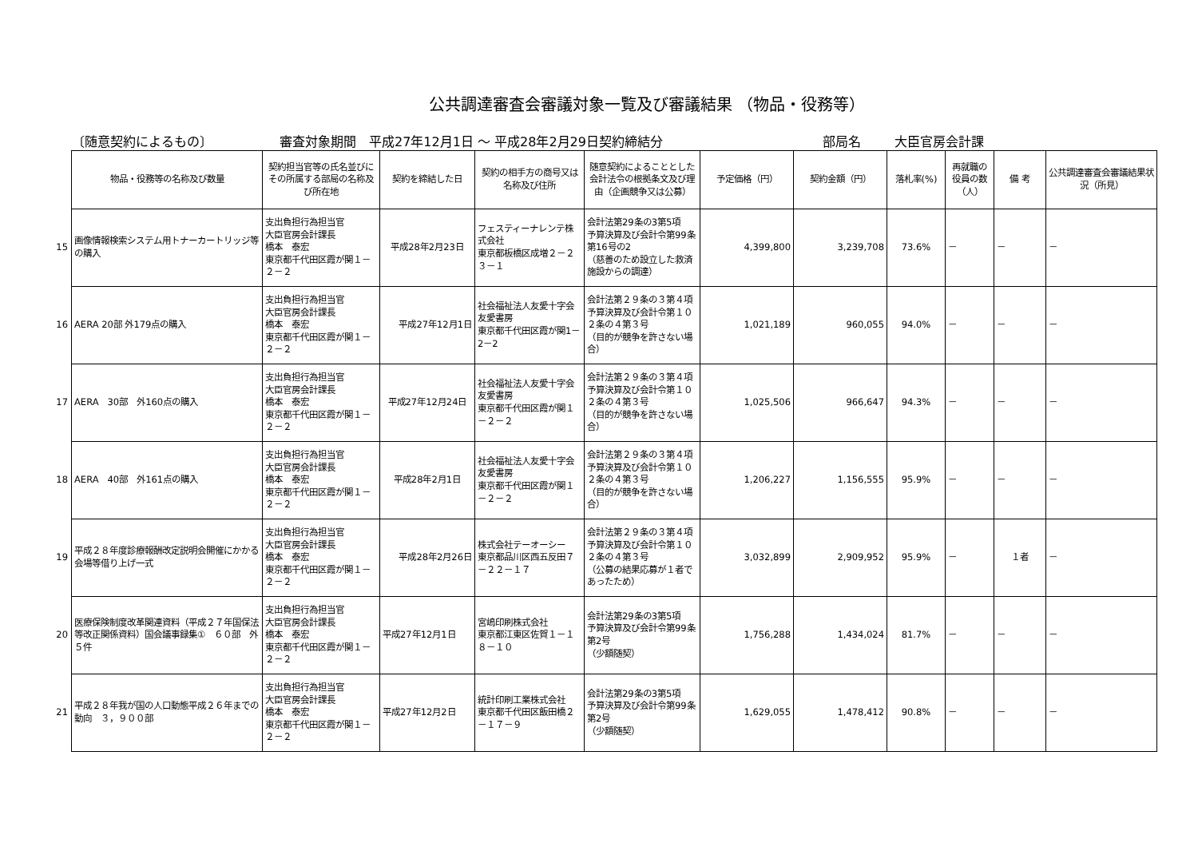公共調達審査会審議対象一覧及び審議結果 （物品・役務等）
〔随意契約によるもの〕 審査対象期間　平成27年12月1日 ～ 平成28年2月29日契約締結分 部局名 大臣官房会計課
| | 物品・役務等の名称及び数量 | 契約担当官等の氏名並びにその所属する部局の名称及び所在地 | 契約を締結した日 | 契約の相手方の商号又は名称及び住所 | 随意契約によることとした会計法令の根拠条文及び理由（企画競争又は公募） | 予定価格（円） | 契約金額（円） | 落札率(%) | 再就職の役員の数（人） | 備 考 | 公共調達審査会審議結果状況（所見） |
| 15 | 画像情報検索システム用トナーカートリッジ等の購入 | 支出負担行為担当官 大臣官房会計課長 橋本 泰宏 東京都千代田区霞が関１－２－２ | 平成28年2月23日 | フェスティーナレンテ株式会社 東京都板橋区成増２－２３－１ | 会計法第29条の3第5項 予算決算及び会計令第99条第16号の2 （慈善のため設立した救済施設からの調達） | 4,399,800 | 3,239,708 | 73.6% | － | － | － |
| 16 | AERA 20部 外179点の購入 | 支出負担行為担当官 大臣官房会計課長 橋本 泰宏 東京都千代田区霞が関１－２－２ | 平成27年12月1日 | 社会福祉法人友愛十字会友愛書房 東京都千代田区霞が関1－2－2 | 会計法第２９条の３第４項 予算決算及び会計令第１０２条の４第３号 （目的が競争を許さない場合） | 1,021,189 | 960,055 | 94.0% | － | － | － |
| 17 | AERA 30部 外160点の購入 | 支出負担行為担当官 大臣官房会計課長 橋本 泰宏 東京都千代田区霞が関１－２－２ | 平成27年12月24日 | 社会福祉法人友愛十字会友愛書房 東京都千代田区霞が関１－２－２ | 会計法第２９条の３第４項 予算決算及び会計令第１０２条の４第３号 （目的が競争を許さない場合） | 1,025,506 | 966,647 | 94.3% | － | － | － |
| 18 | AERA 40部 外161点の購入 | 支出負担行為担当官 大臣官房会計課長 橋本 泰宏 東京都千代田区霞が関１－２－２ | 平成28年2月1日 | 社会福祉法人友愛十字会友愛書房 東京都千代田区霞が関１－２－２ | 会計法第２９条の３第４項 予算決算及び会計令第１０２条の４第３号 （目的が競争を許さない場合） | 1,206,227 | 1,156,555 | 95.9% | － | － | － |
| 19 | 平成２８年度診療報酬改定説明会開催にかかる会場等借り上げ一式 | 支出負担行為担当官 大臣官房会計課長 橋本 泰宏 東京都千代田区霞が関１－２－２ | 平成28年2月26日 | 株式会社テーオーシー 東京都品川区西五反田７－２２－１７ | 会計法第２９条の３第４項 予算決算及び会計令第１０２条の４第３号 （公募の結果応募が１者であったため） | 3,032,899 | 2,909,952 | 95.9% | － | １者 | － |
| 20 | 医療保険制度改革関連資料（平成２７年国保法等改正関係資料）国会議事録集① ６０部 外５件 | 支出負担行為担当官 大臣官房会計課長 橋本 泰宏 東京都千代田区霞が関１－２－２ | 平成27年12月1日 | 宮嶋印刷株式会社 東京都江東区佐賀１－１８－１０ | 会計法第29条の3第5項 予算決算及び会計令第99条第2号 （少額随契） | 1,756,288 | 1,434,024 | 81.7% | － | － | － |
| 21 | 平成２８年我が国の人口動態平成２６年までの動向 ３，９００部 | 支出負担行為担当官 大臣官房会計課長 橋本 泰宏 東京都千代田区霞が関１－２－２ | 平成27年12月2日 | 統計印刷工業株式会社 東京都千代田区飯田橋２－１７－９ | 会計法第29条の3第5項 予算決算及び会計令第99条第2号 （少額随契） | 1,629,055 | 1,478,412 | 90.8% | － | － | － |